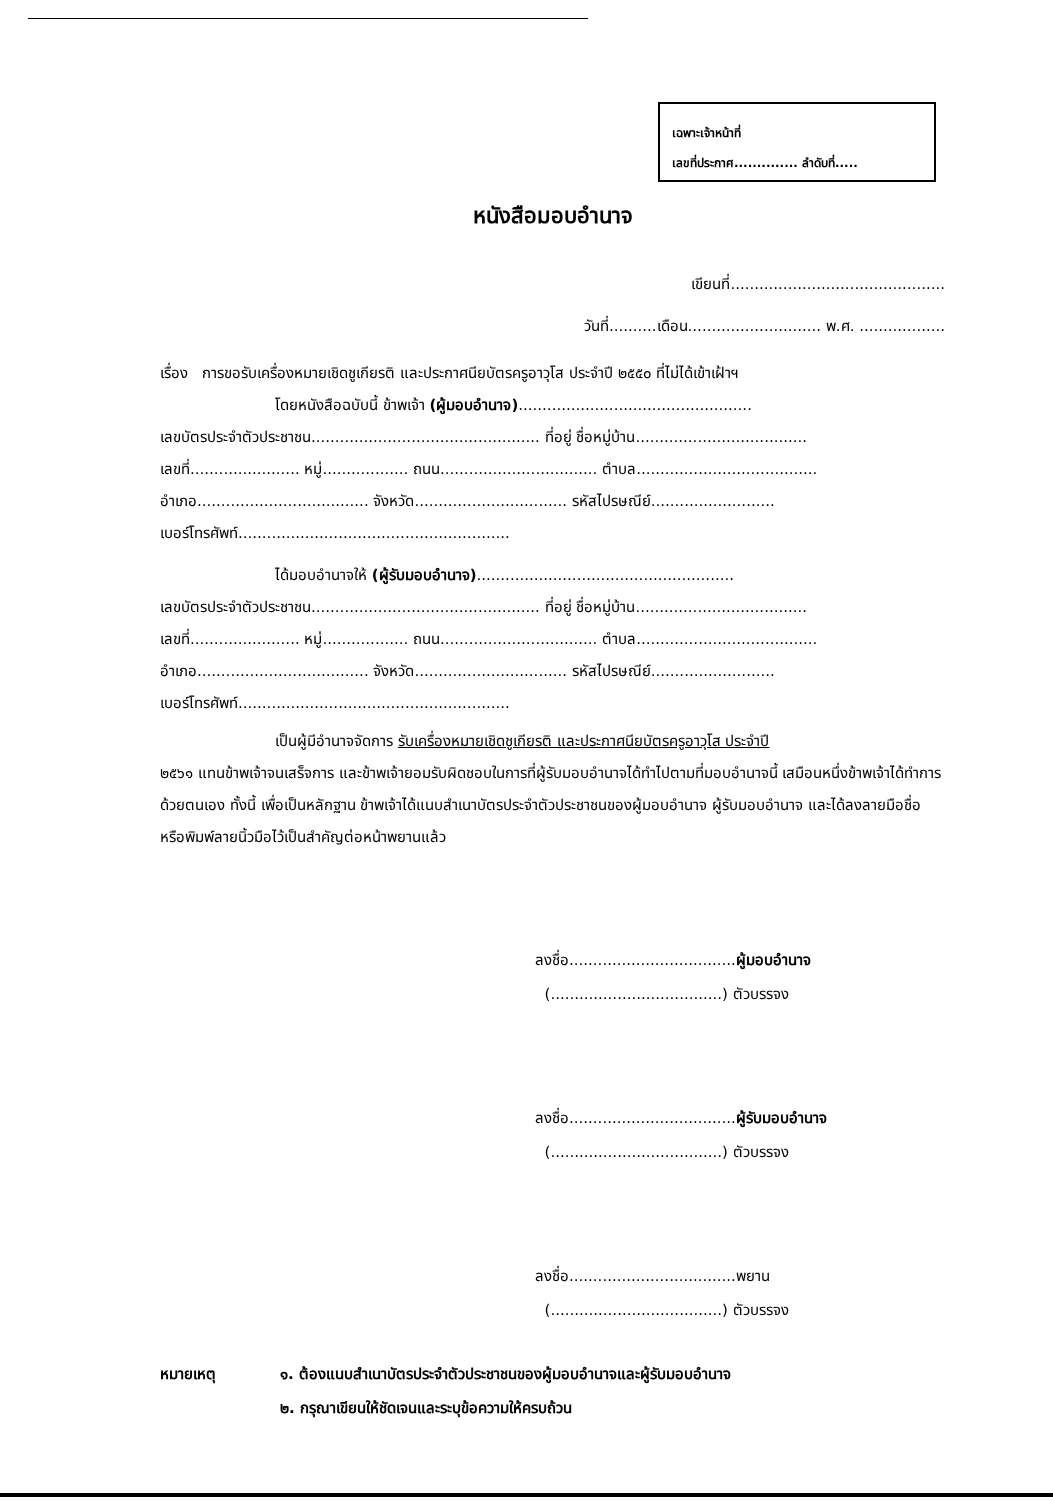เฉพาะเจ้าหน้าที่
เลขที่ประกาศ.............. ลำดับที่.....
หนังสือมอบอำนาจ
เขียนที่.............................................
วันที่..........เดือน............................ พ.ศ. ..................
เรื่อง การขอรับเครื่องหมายเชิดชูเกียรติ และประกาศนียบัตรครูอาวุโส ประจำปี ๒๕๕๐ ที่ไม่ได้เข้าเฝ้าฯ
โดยหนังสือฉบับนี้ ข้าพเจ้า (ผู้มอบอำนาจ).................................................
เลขบัตรประจำตัวประชาชน................................................ ที่อยู่ ชื่อหมู่บ้าน....................................
เลขที่....................... หมู่.................. ถนน................................. ตำบล......................................
อำเภอ.................................... จังหวัด................................ รหัสไปรษณีย์..........................
เบอร์โทรศัพท์.........................................................
ได้มอบอำนาจให้ (ผู้รับมอบอำนาจ)......................................................
เลขบัตรประจำตัวประชาชน................................................ ที่อยู่ ชื่อหมู่บ้าน....................................
เลขที่....................... หมู่.................. ถนน................................. ตำบล......................................
อำเภอ.................................... จังหวัด................................ รหัสไปรษณีย์..........................
เบอร์โทรศัพท์.........................................................
เป็นผู้มีอำนาจจัดการ รับเครื่องหมายเชิดชูเกียรติ และประกาศนียบัตรครูอาวุโส ประจำปี
๒๕๖๑ แทนข้าพเจ้าจนเสร็จการ และข้าพเจ้ายอมรับผิดชอบในการที่ผู้รับมอบอำนาจได้ทำไปตามที่มอบอำนาจนี้ เสมือนหนึ่งข้าพเจ้าได้ทำการด้วยตนเอง ทั้งนี้ เพื่อเป็นหลักฐาน ข้าพเจ้าได้แนบสำเนาบัตรประจำตัวประชาชนของผู้มอบอำนาจ ผู้รับมอบอำนาจ และได้ลงลายมือชื่อหรือพิมพ์ลายนิ้วมือไว้เป็นสำคัญต่อหน้าพยานแล้ว
ลงชื่อ...................................ผู้มอบอำนาจ
(....................................) ตัวบรรจง
ลงชื่อ...................................ผู้รับมอบอำนาจ
(....................................) ตัวบรรจง
ลงชื่อ...................................พยาน
(....................................) ตัวบรรจง
หมายเหตุ ๑. ต้องแนบสำเนาบัตรประจำตัวประชาชนของผู้มอบอำนาจและผู้รับมอบอำนาจ
๒. กรุณาเขียนให้ชัดเจนและระบุข้อความให้ครบถ้วน